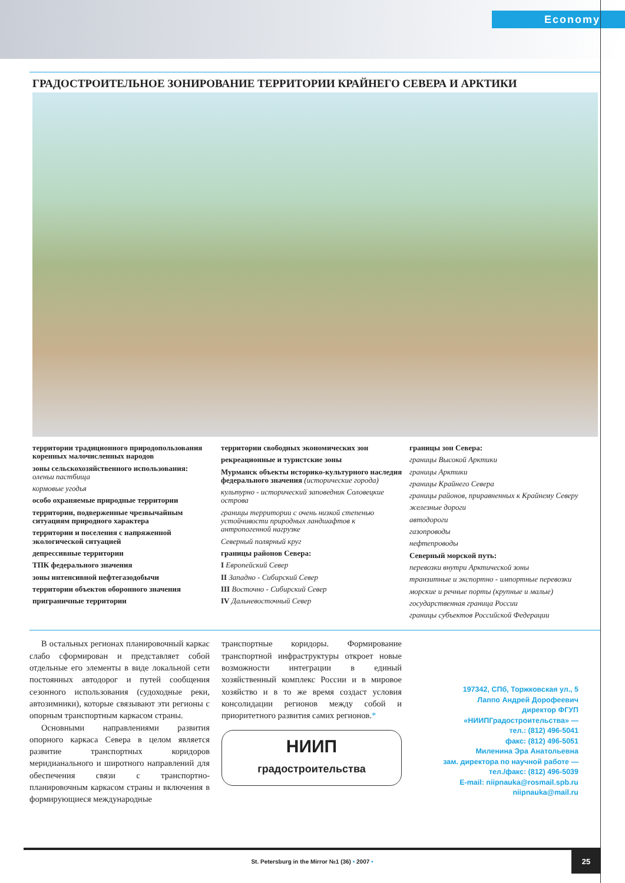Economy
ГРАДОСТРОИТЕЛЬНОЕ ЗОНИРОВАНИЕ ТЕРРИТОРИИ КРАЙНЕГО СЕВЕРА И АРКТИКИ
территории традиционного природопользования коренных малочисленных народов
зоны сельскохозяйственного использования:
оленьи пастбища
кормовые угодья
особо охраняемые природные территории
территории, подверженные чрезвычайным ситуациям природного характера
территории и поселения с напряженной экологической ситуацией
депрессивные территории
ТПК федерального значения
зоны интенсивной нефтегазодобычи
территории объектов оборонного значения
приграничные территории
территории свободных экономических зон
рекреационные и туристские зоны
Мурманск объекты историко-культурного наследия федерального значения (исторические города)
культурно - исторический заповедник Соловецкие острова
границы территории с очень низкой степенью устойчивости природных ландшафтов к антропогенной нагрузке
Северный полярный круг
границы районов Севера:
I Европейский Север
II Западно - Сибирский Север
III Восточно - Сибирский Север
IV Дальневосточный Север
границы зон Севера:
границы Высокой Арктики
границы Арктики
границы Крайнего Севера
границы районов, приравненных к Крайнему Северу
железные дороги
автодороги
газопроводы
нефтепроводы
Северный морской путь:
перевозки внутри Арктической зоны
транзитные и экспортно - импортные перевозки
морские и речные порты (крупные и малые)
государственная граница России
границы субъектов Российской Федерации
В остальных регионах планировочный каркас слабо сформирован и представляет собой отдельные его элементы в виде локальной сети постоянных автодорог и путей сообщения сезонного использования (судоходные реки, автозимники), которые связывают эти регионы с опорным транспортным каркасом страны.
Основными направлениями развития опорного каркаса Севера в целом является развитие транспортных коридоров меридианального и широтного направлений для обеспечения связи с транспортно-планировочным каркасом страны и включения в формирующиеся международные
транспортные коридоры. Формирование транспортной инфраструктуры откроет новые возможности интеграции в единый хозяйственный комплекс России и в мировое хозяйство и в то же время создаст условия консолидации регионов между собой и приоритетного развития самих регионов.*
НИИП
градостроительства
197342, СПб, Торжковская ул., 5
Лаппо Андрей Дорофеевич
директор ФГУП
«НИИПГрадостроительства» —
тел.: (812) 496-5041
факс: (812) 496-5051
Миленина Эра Анатольевна
зам. директора по научной работе —
тел./факс: (812) 496-5039
E-mail: niipnauka@rosmail.spb.ru
niipnauka@mail.ru
St. Petersburg in the Mirror №1 (36) • 2007 •
25